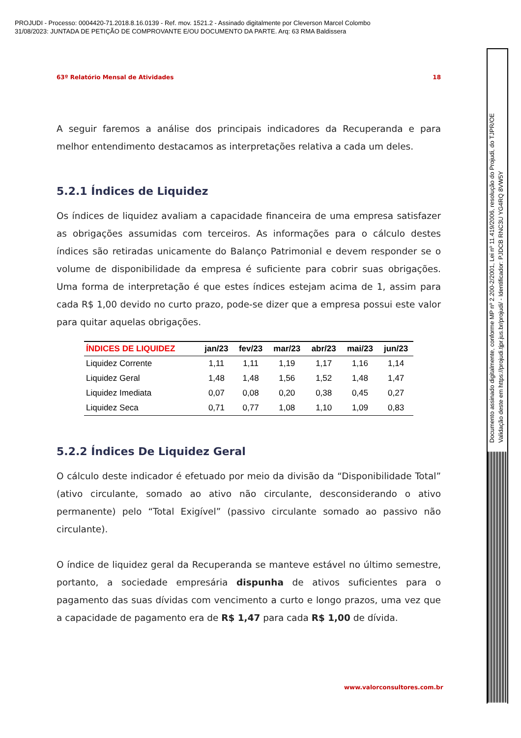PROJUDI - Processo: 0004420-71.2018.8.16.0139 - Ref. mov. 1521.2 - Assinado digitalmente por Cleverson Marcel Colombo
31/08/2023: JUNTADA DE PETIÇÃO DE COMPROVANTE E/OU DOCUMENTO DA PARTE. Arq: 63 RMA Baldissera
63º Relatório Mensal de Atividades 18
A seguir faremos a análise dos principais indicadores da Recuperanda e para melhor entendimento destacamos as interpretações relativa a cada um deles.
5.2.1 Índices de Liquidez
Os índices de liquidez avaliam a capacidade financeira de uma empresa satisfazer as obrigações assumidas com terceiros. As informações para o cálculo destes índices são retiradas unicamente do Balanço Patrimonial e devem responder se o volume de disponibilidade da empresa é suficiente para cobrir suas obrigações. Uma forma de interpretação é que estes índices estejam acima de 1, assim para cada R$ 1,00 devido no curto prazo, pode-se dizer que a empresa possui este valor para quitar aquelas obrigações.
| ÍNDICES DE LIQUIDEZ | jan/23 | fev/23 | mar/23 | abr/23 | mai/23 | jun/23 |
| --- | --- | --- | --- | --- | --- | --- |
| Liquidez Corrente | 1,11 | 1,11 | 1,19 | 1,17 | 1,16 | 1,14 |
| Liquidez Geral | 1,48 | 1,48 | 1,56 | 1,52 | 1,48 | 1,47 |
| Liquidez Imediata | 0,07 | 0,08 | 0,20 | 0,38 | 0,45 | 0,27 |
| Liquidez Seca | 0,71 | 0,77 | 1,08 | 1,10 | 1,09 | 0,83 |
5.2.2 Índices De Liquidez Geral
O cálculo deste indicador é efetuado por meio da divisão da “Disponibilidade Total” (ativo circulante, somado ao ativo não circulante, desconsiderando o ativo permanente) pelo “Total Exigível” (passivo circulante somado ao passivo não circulante).
O índice de liquidez geral da Recuperanda se manteve estável no último semestre, portanto, a sociedade empresária dispunha de ativos suficientes para o pagamento das suas dívidas com vencimento a curto e longo prazos, uma vez que a capacidade de pagamento era de R$ 1,47 para cada R$ 1,00 de dívida.
www.valorconsultores.com.br
Documento assinado digitalmente, conforme MP nº 2.200-2/2001, Lei nº 11.419/2006, resolução do Projudi, do TJPR/OE
Validação deste em https://projudi.tjpr.jus.br/projudi/ - Identificador: PJDCB RNC3U YG4RQ 8VW5Y